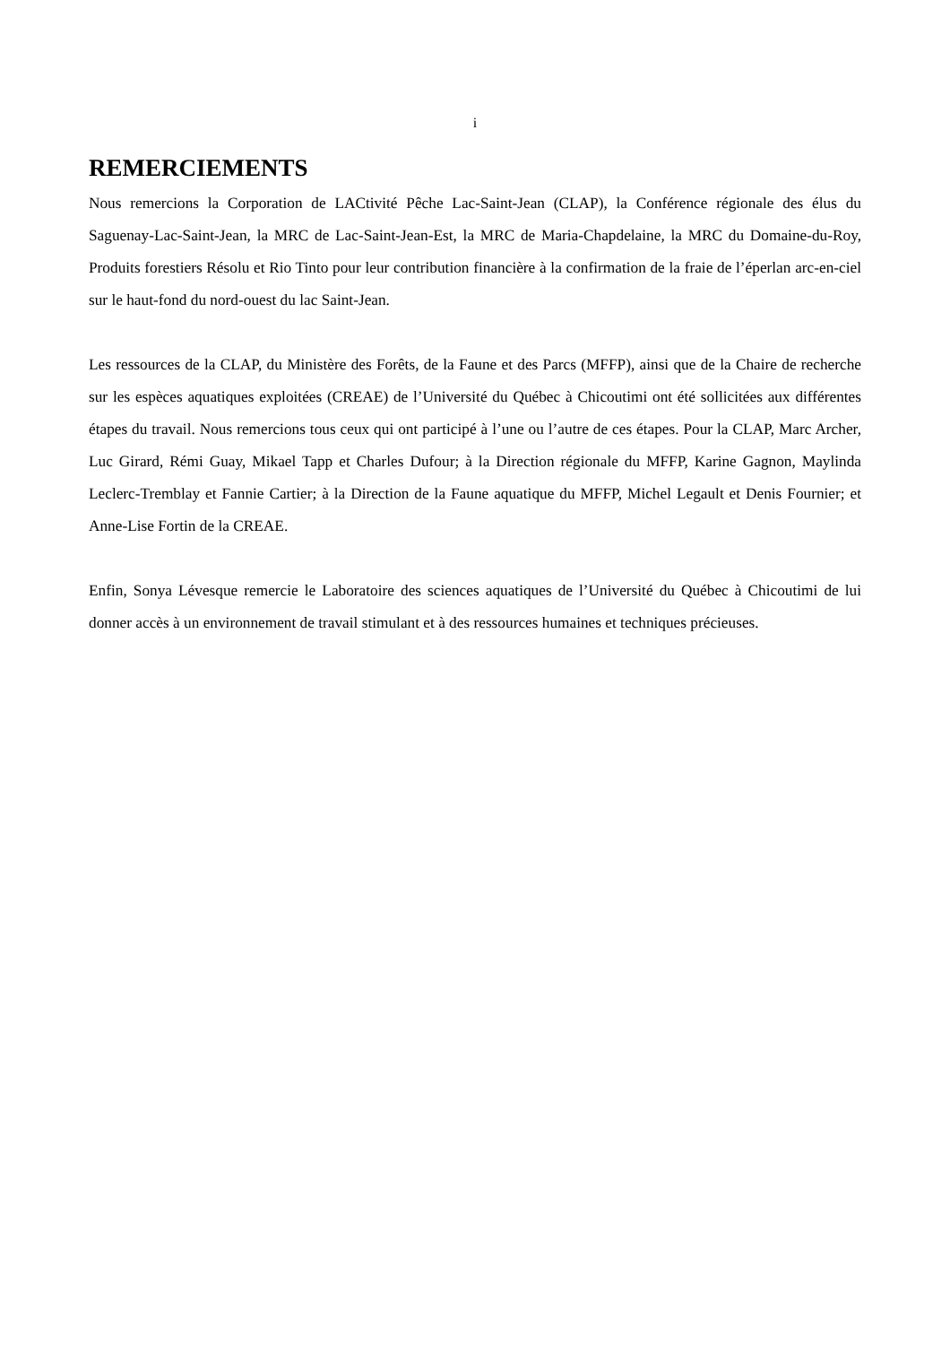i
REMERCIEMENTS
Nous remercions la Corporation de LACtivité Pêche Lac-Saint-Jean (CLAP), la Conférence régionale des élus du Saguenay-Lac-Saint-Jean, la MRC de Lac-Saint-Jean-Est, la MRC de Maria-Chapdelaine, la MRC du Domaine-du-Roy, Produits forestiers Résolu et Rio Tinto pour leur contribution financière à la confirmation de la fraie de l’éperlan arc-en-ciel sur le haut-fond du nord-ouest du lac Saint-Jean.
Les ressources de la CLAP, du Ministère des Forêts, de la Faune et des Parcs (MFFP), ainsi que de la Chaire de recherche sur les espèces aquatiques exploitées (CREAE) de l’Université du Québec à Chicoutimi ont été sollicitées aux différentes étapes du travail. Nous remercions tous ceux qui ont participé à l’une ou l’autre de ces étapes. Pour la CLAP, Marc Archer, Luc Girard, Rémi Guay, Mikael Tapp et Charles Dufour; à la Direction régionale du MFFP, Karine Gagnon, Maylinda Leclerc-Tremblay et Fannie Cartier; à la Direction de la Faune aquatique du MFFP, Michel Legault et Denis Fournier; et Anne-Lise Fortin de la CREAE.
Enfin, Sonya Lévesque remercie le Laboratoire des sciences aquatiques de l’Université du Québec à Chicoutimi de lui donner accès à un environnement de travail stimulant et à des ressources humaines et techniques précieuses.